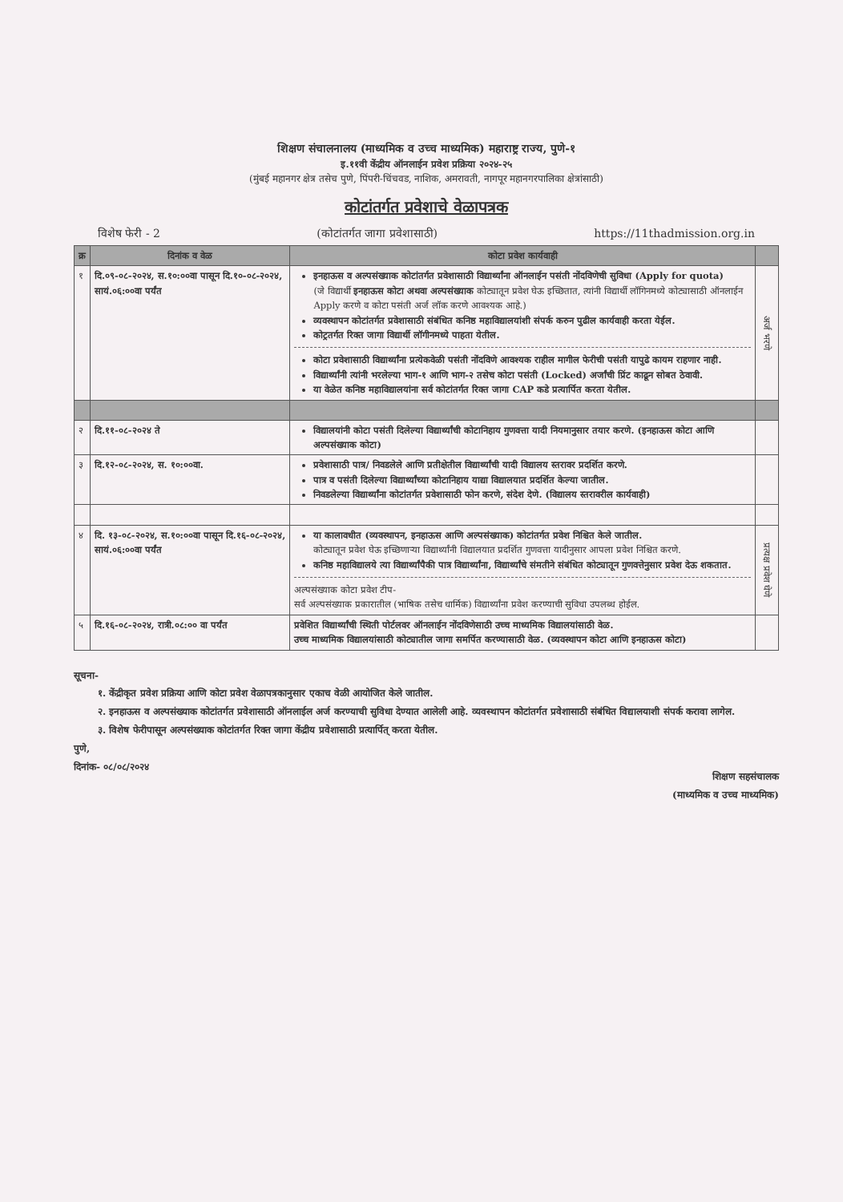शिक्षण संचालनालय (माध्यमिक व उच्च माध्यमिक) महाराष्ट्र राज्य, पुणे-१
इ.११वी केंद्रीय ऑनलाईन प्रवेश प्रक्रिया २०२४-२५
(मुंबई महानगर क्षेत्र तसेच पुणे, पिंपरी-चिंचवड, नाशिक, अमरावती, नागपूर महानगरपालिका क्षेत्रांसाठी)
कोटांतर्गत प्रवेशाचे वेळापत्रक
विशेष फेरी - 2 (कोटांतर्गत जागा प्रवेशासाठी) https://11thadmission.org.in
| क्र | दिनांक व वेळ | कोटा प्रवेश कार्यवाही | |
| --- | --- | --- | --- |
| १ | दि.०९-०८-२०२४, स.१०:००वा पासून दि.१०-०८-२०२४, सायं.०६:००वा पर्यंत | इनहाऊस व अल्पसंख्याक कोटांतर्गत प्रवेशासाठी विद्यार्थ्यांना ऑनलाईन पसंती नोंदविणेची सुविधा (Apply for quota) (जे विद्यार्थी इनहाऊस कोटा अथवा अल्पसंख्याक कोट्यातून प्रवेश घेऊ इच्छितात, त्यांनी विद्यार्थी लॉगिनमध्ये कोट्यासाठी ऑनलाईन Apply करणे व कोटा पसंती अर्ज लॉक करणे आवश्यक आहे.) व्यवस्थापन कोटांतर्गत प्रवेशासाठी संबंधित कनिष्ठ महाविद्यालयांशी संपर्क करुन पुढील कार्यवाही करता येईल. कोट्रतर्गत रिक्त जागा विद्यार्थी लॉगीनमध्ये पाहता येतील. कोटा प्रवेशासाठी विद्यार्थ्यांना प्रत्येकवेळी पसंती नोंदविणे आवश्यक राहील मागील फेरीची पसंती यापुढे कायम राहणार नाही. विद्यार्थ्यांनी त्यांनी भरलेल्या भाग-१ आणि भाग-२ तसेच कोटा पसंती (Locked) अर्जांची प्रिंट काढून सोबत ठेवावी. या वेळेत कनिष्ठ महाविद्यालयांना सर्व कोटांतर्गत रिक्त जागा CAP कडे प्रत्यार्पित करता येतील. | अर्ज भरणे |
| २ | दि.११-०८-२०२४ ते | विद्यालयांनी कोटा पसंती दिलेल्या विद्यार्थ्यांची कोटानिहाय गुणवत्ता यादी नियमानुसार तयार करणे. (इनहाऊस कोटा आणि अल्पसंख्याक कोटा) | |
| ३ | दि.१२-०८-२०२४, स. १०:००वा. | प्रवेशासाठी पात्र/ निवडलेले आणि प्रतीक्षेतील विद्यार्थ्यांची यादी विद्यालय स्तरावर प्रदर्शित करणे. पात्र व पसंती दिलेल्या विद्यार्थ्यांच्या कोटानिहाय याद्या विद्यालयात प्रदर्शित केल्या जातील. निवडलेल्या विद्यार्थ्यांना कोटांतर्गत प्रवेशासाठी फोन करणे, संदेश देणे. (विद्यालय स्तरावरील कार्यवाही) | |
| ४ | दि. १३-०८-२०२४, स.१०:००वा पासून दि.१६-०८-२०२४, सायं.०६:००वा पर्यंत | या कालावधीत (व्यवस्थापन, इनहाऊस आणि अल्पसंख्याक) कोटांतर्गत प्रवेश निश्चित केले जातील. कोट्यातून प्रवेश घेऊ इच्छिणाऱ्या विद्यार्थ्यांनी विद्यालयात प्रदर्शित गुणवत्ता यादीनुसार आपला प्रवेश निश्चित करणे. कनिष्ठ महाविद्यालये त्या विद्यार्थ्यांपैकी पात्र विद्यार्थ्यांना, विद्यार्थ्यांचे संमतीने संबंधित कोट्यातून गुणवत्तेनुसार प्रवेश देऊ शकतात. अल्पसंख्याक कोटा प्रवेश टीप- सर्व अल्पसंख्याक प्रकारातील (भाषिक तसेच धार्मिक) विद्यार्थ्यांना प्रवेश करण्याची सुविधा उपलब्ध होईल. | प्रत्यक्ष प्रवेश घेणे |
| ५ | दि.१६-०८-२०२४, रात्री.०८:०० वा पर्यंत | प्रवेशित विद्यार्थ्यांची स्थिती पोर्टलवर ऑनलाईन नोंदविणेसाठी उच्च माध्यमिक विद्यालयांसाठी वेळ. उच्च माध्यमिक विद्यालयांसाठी कोट्यातील जागा समर्पित करण्यासाठी वेळ. (व्यवस्थापन कोटा आणि इनहाऊस कोटा) | |
सूचना-
१. केंद्रीकृत प्रवेश प्रक्रिया आणि कोटा प्रवेश वेळापत्रकानुसार एकाच वेळी आयोजित केले जातील.
२. इनहाऊस व अल्पसंख्याक कोटांतर्गत प्रवेशासाठी ऑनलाईल अर्ज करण्याची सुविधा देण्यात आलेली आहे. व्यवस्थापन कोटांतर्गत प्रवेशासाठी संबंधित विद्यालयाशी संपर्क करावा लागेल.
३. विशेष फेरीपासून अल्पसंख्याक कोटांतर्गत रिक्त जागा केंद्रीय प्रवेशासाठी प्रत्यार्पित् करता येतील.
पुणे,
दिनांक- ०८/०८/२०२४
शिक्षण सहसंचालक
(माध्यमिक व उच्च माध्यमिक)